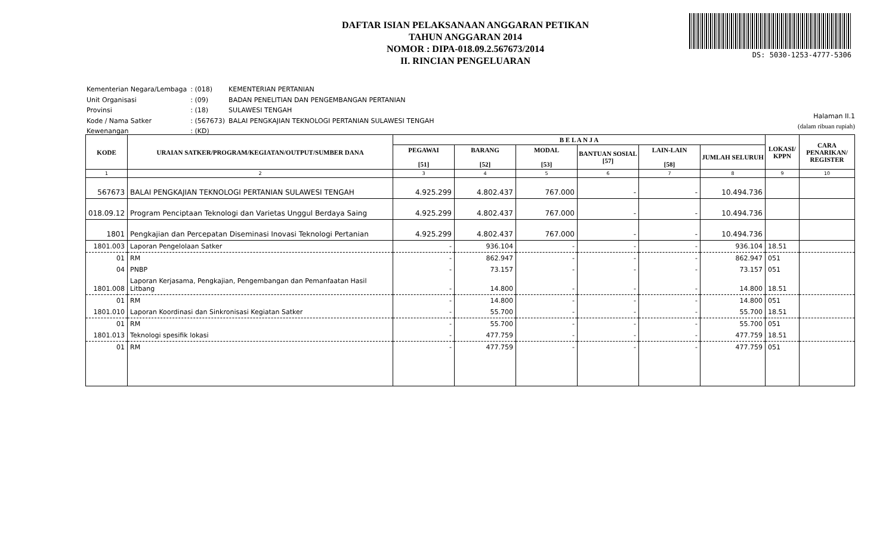DAFTAR ISIAN PELAKSANAAN ANGGARAN PETIKAN
TAHUN ANGGARAN 2014
NOMOR : DIPA-018.09.2.567673/2014
II. RINCIAN PENGELUARAN
DS: 5030-1253-4777-5306
| Kementerian Negara/Lembaga | : (018) | KEMENTERIAN PERTANIAN |
| Unit Organisasi | : (09) | BADAN PENELITIAN DAN PENGEMBANGAN PERTANIAN |
| Provinsi | : (18) | SULAWESI TENGAH |
| Kode / Nama Satker | : (567673) | BALAI PENGKAJIAN TEKNOLOGI PERTANIAN SULAWESI TENGAH |
| Kewenangan | : (KD) | |
Halaman II.1
(dalam ribuan rupiah)
| KODE | URAIAN SATKER/PROGRAM/KEGIATAN/OUTPUT/SUMBER DANA | B E L A N J A | | | | | | LOKASI/ KPPN | CARA PENARIKAN/ REGISTER |
| --- | --- | --- | --- | --- | --- | --- | --- | --- | --- |
| | | PEGAWAI [51] | BARANG [52] | MODAL [53] | BANTUAN SOSIAL [57] | LAIN-LAIN [58] | JUMLAH SELURUH | | |
| 1 | 2 | 3 | 4 | 5 | 6 | 7 | 8 | 9 | 10 |
| 567673 | BALAI PENGKAJIAN TEKNOLOGI PERTANIAN SULAWESI TENGAH | 4.925.299 | 4.802.437 | 767.000 | - | - | 10.494.736 | | |
| 018.09.12 | Program Penciptaan Teknologi dan Varietas Unggul Berdaya Saing | 4.925.299 | 4.802.437 | 767.000 | - | - | 10.494.736 | | |
| 1801 | Pengkajian dan Percepatan Diseminasi Inovasi Teknologi Pertanian | 4.925.299 | 4.802.437 | 767.000 | - | - | 10.494.736 | | |
| 1801.003 | Laporan Pengelolaan Satker | - | 936.104 | - | - | - | 936.104 | 18.51 | |
| 01 | RM | - | 862.947 | - | - | - | 862.947 | 051 | |
| 04 | PNBP | - | 73.157 | - | - | - | 73.157 | 051 | |
| 1801.008 | Laporan Kerjasama, Pengkajian, Pengembangan dan Pemanfaatan Hasil Litbang | - | 14.800 | - | - | - | 14.800 | 18.51 | |
| 01 | RM | - | 14.800 | - | - | - | 14.800 | 051 | |
| 1801.010 | Laporan Koordinasi dan Sinkronisasi Kegiatan Satker | - | 55.700 | - | - | - | 55.700 | 18.51 | |
| 01 | RM | - | 55.700 | - | - | - | 55.700 | 051 | |
| 1801.013 | Teknologi spesifik lokasi | - | 477.759 | - | - | - | 477.759 | 18.51 | |
| 01 | RM | - | 477.759 | - | - | - | 477.759 | 051 | |